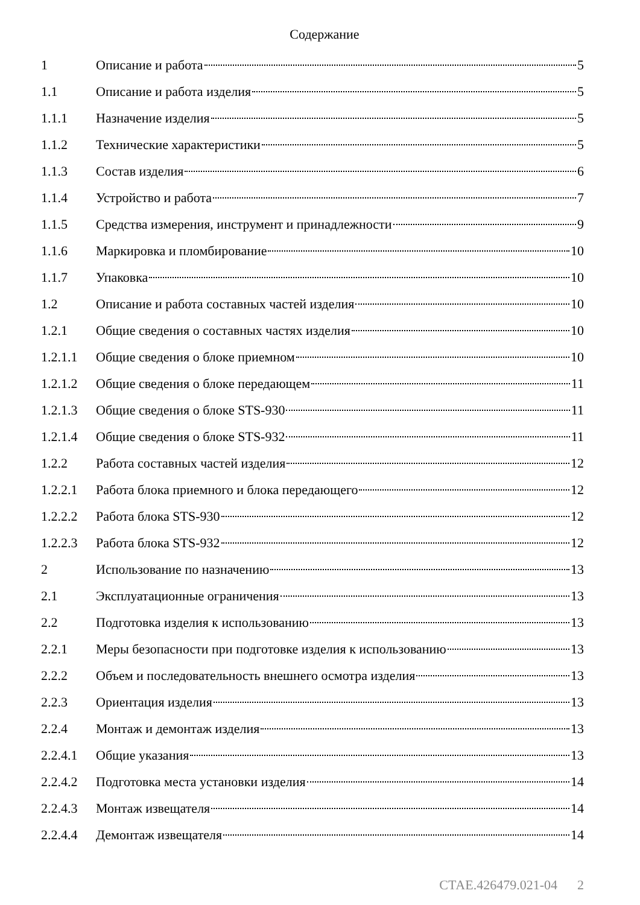Содержание
1 Описание и работа 5
1.1 Описание и работа изделия 5
1.1.1 Назначение изделия 5
1.1.2 Технические характеристики 5
1.1.3 Состав изделия 6
1.1.4 Устройство и работа 7
1.1.5 Средства измерения, инструмент и принадлежности 9
1.1.6 Маркировка и пломбирование 10
1.1.7 Упаковка 10
1.2 Описание и работа составных частей изделия 10
1.2.1 Общие сведения о составных частях изделия 10
1.2.1.1 Общие сведения о блоке приемном 10
1.2.1.2 Общие сведения о блоке передающем 11
1.2.1.3 Общие сведения о блоке STS-930 11
1.2.1.4 Общие сведения о блоке STS-932 11
1.2.2 Работа составных частей изделия 12
1.2.2.1 Работа блока приемного и блока передающего 12
1.2.2.2 Работа блока STS-930 12
1.2.2.3 Работа блока STS-932 12
2 Использование по назначению 13
2.1 Эксплуатационные ограничения 13
2.2 Подготовка изделия к использованию 13
2.2.1 Меры безопасности при подготовке изделия к использованию 13
2.2.2 Объем и последовательность внешнего осмотра изделия 13
2.2.3 Ориентация изделия 13
2.2.4 Монтаж и демонтаж изделия 13
2.2.4.1 Общие указания 13
2.2.4.2 Подготовка места установки изделия 14
2.2.4.3 Монтаж извещателя 14
2.2.4.4 Демонтаж извещателя 14
СТАЕ.426479.021-04 2